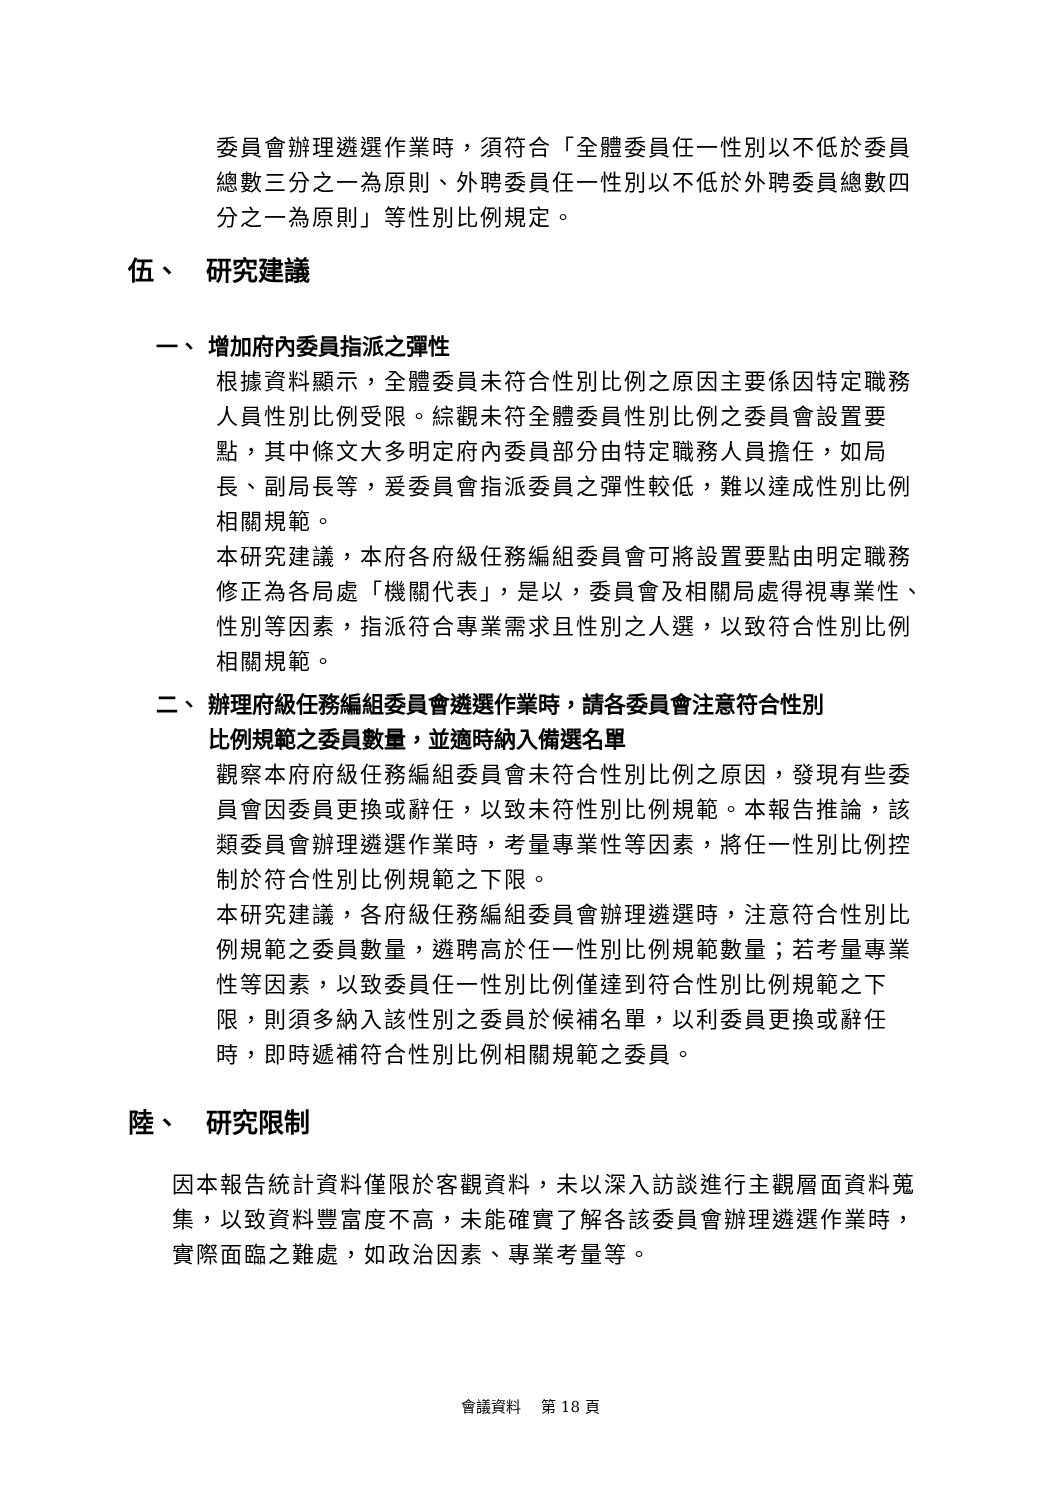委員會辦理遴選作業時，須符合「全體委員任一性別以不低於委員總數三分之一為原則、外聘委員任一性別以不低於外聘委員總數四分之一為原則」等性別比例規定。
伍、　研究建議
一、 增加府內委員指派之彈性
根據資料顯示，全體委員未符合性別比例之原因主要係因特定職務人員性別比例受限。綜觀未符全體委員性別比例之委員會設置要點，其中條文大多明定府內委員部分由特定職務人員擔任，如局長、副局長等，爰委員會指派委員之彈性較低，難以達成性別比例相關規範。
本研究建議，本府各府級任務編組委員會可將設置要點由明定職務修正為各局處「機關代表」，是以，委員會及相關局處得視專業性、性別等因素，指派符合專業需求且性別之人選，以致符合性別比例相關規範。
二、 辦理府級任務編組委員會遴選作業時，請各委員會注意符合性別
　　 比例規範之委員數量，並適時納入備選名單
觀察本府府級任務編組委員會未符合性別比例之原因，發現有些委員會因委員更換或辭任，以致未符性別比例規範。本報告推論，該類委員會辦理遴選作業時，考量專業性等因素，將任一性別比例控制於符合性別比例規範之下限。
本研究建議，各府級任務編組委員會辦理遴選時，注意符合性別比例規範之委員數量，遴聘高於任一性別比例規範數量；若考量專業性等因素，以致委員任一性別比例僅達到符合性別比例規範之下限，則須多納入該性別之委員於候補名單，以利委員更換或辭任時，即時遞補符合性別比例相關規範之委員。
陸、　研究限制
因本報告統計資料僅限於客觀資料，未以深入訪談進行主觀層面資料蒐集，以致資料豐富度不高，未能確實了解各該委員會辦理遴選作業時，實際面臨之難處，如政治因素、專業考量等。
會議資料　 第 18 頁